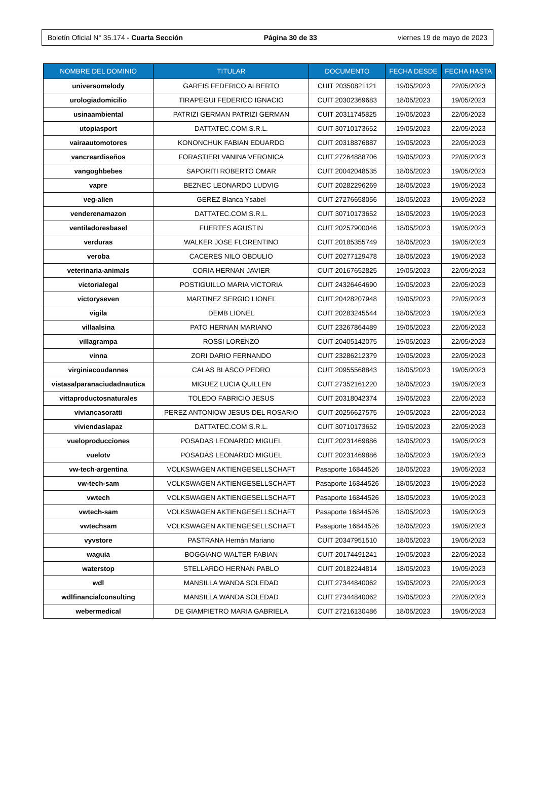Boletín Oficial N° 35.174 - Cuarta Sección Página 30 de 33 viernes 19 de mayo de 2023
| NOMBRE DEL DOMINIO | TITULAR | DOCUMENTO | FECHA DESDE | FECHA HASTA |
| --- | --- | --- | --- | --- |
| universomelody | GAREIS FEDERICO ALBERTO | CUIT 20350821121 | 19/05/2023 | 22/05/2023 |
| urologiadomicilio | TIRAPEGUI FEDERICO IGNACIO | CUIT 20302369683 | 18/05/2023 | 19/05/2023 |
| usinaambiental | PATRIZI GERMAN PATRIZI GERMAN | CUIT 20311745825 | 19/05/2023 | 22/05/2023 |
| utopiasport | DATTATEC.COM S.R.L. | CUIT 30710173652 | 19/05/2023 | 22/05/2023 |
| vairaautomotores | KONONCHUK FABIAN EDUARDO | CUIT 20318876887 | 19/05/2023 | 22/05/2023 |
| vancreardiseños | FORASTIERI VANINA VERONICA | CUIT 27264888706 | 19/05/2023 | 22/05/2023 |
| vangoghbebes | SAPORITI ROBERTO OMAR | CUIT 20042048535 | 18/05/2023 | 19/05/2023 |
| vapre | BEZNEC LEONARDO LUDVIG | CUIT 20282296269 | 18/05/2023 | 19/05/2023 |
| veg-alien | GEREZ Blanca Ysabel | CUIT 27276658056 | 18/05/2023 | 19/05/2023 |
| venderenamazon | DATTATEC.COM S.R.L. | CUIT 30710173652 | 18/05/2023 | 19/05/2023 |
| ventiladoresbasel | FUERTES AGUSTIN | CUIT 20257900046 | 18/05/2023 | 19/05/2023 |
| verduras | WALKER JOSE FLORENTINO | CUIT 20185355749 | 18/05/2023 | 19/05/2023 |
| veroba | CACERES NILO OBDULIO | CUIT 20277129478 | 18/05/2023 | 19/05/2023 |
| veterinaria-animals | CORIA HERNAN JAVIER | CUIT 20167652825 | 19/05/2023 | 22/05/2023 |
| victorialegal | POSTIGUILLO MARIA VICTORIA | CUIT 24326464690 | 19/05/2023 | 22/05/2023 |
| victoryseven | MARTINEZ SERGIO LIONEL | CUIT 20428207948 | 19/05/2023 | 22/05/2023 |
| vigila | DEMB LIONEL | CUIT 20283245544 | 18/05/2023 | 19/05/2023 |
| villaalsina | PATO HERNAN MARIANO | CUIT 23267864489 | 19/05/2023 | 22/05/2023 |
| villagrampa | ROSSI LORENZO | CUIT 20405142075 | 19/05/2023 | 22/05/2023 |
| vinna | ZORI DARIO FERNANDO | CUIT 23286212379 | 19/05/2023 | 22/05/2023 |
| virginiacoudannes | CALAS BLASCO PEDRO | CUIT 20955568843 | 18/05/2023 | 19/05/2023 |
| vistasalparanaciudadnautica | MIGUEZ LUCIA QUILLEN | CUIT 27352161220 | 18/05/2023 | 19/05/2023 |
| vittaproductosnaturales | TOLEDO FABRICIO JESUS | CUIT 20318042374 | 19/05/2023 | 22/05/2023 |
| viviancasoratti | PEREZ ANTONIOW JESUS DEL ROSARIO | CUIT 20256627575 | 19/05/2023 | 22/05/2023 |
| viviendaslapaz | DATTATEC.COM S.R.L. | CUIT 30710173652 | 19/05/2023 | 22/05/2023 |
| vueloproducciones | POSADAS LEONARDO MIGUEL | CUIT 20231469886 | 18/05/2023 | 19/05/2023 |
| vuelotv | POSADAS LEONARDO MIGUEL | CUIT 20231469886 | 18/05/2023 | 19/05/2023 |
| vw-tech-argentina | VOLKSWAGEN AKTIENGESELLSCHAFT | Pasaporte 16844526 | 18/05/2023 | 19/05/2023 |
| vw-tech-sam | VOLKSWAGEN AKTIENGESELLSCHAFT | Pasaporte 16844526 | 18/05/2023 | 19/05/2023 |
| vwtech | VOLKSWAGEN AKTIENGESELLSCHAFT | Pasaporte 16844526 | 18/05/2023 | 19/05/2023 |
| vwtech-sam | VOLKSWAGEN AKTIENGESELLSCHAFT | Pasaporte 16844526 | 18/05/2023 | 19/05/2023 |
| vwtechsam | VOLKSWAGEN AKTIENGESELLSCHAFT | Pasaporte 16844526 | 18/05/2023 | 19/05/2023 |
| vyvstore | PASTRANA Hernán Mariano | CUIT 20347951510 | 18/05/2023 | 19/05/2023 |
| waguia | BOGGIANO WALTER FABIAN | CUIT 20174491241 | 19/05/2023 | 22/05/2023 |
| waterstop | STELLARDO HERNAN PABLO | CUIT 20182244814 | 18/05/2023 | 19/05/2023 |
| wdl | MANSILLA WANDA SOLEDAD | CUIT 27344840062 | 19/05/2023 | 22/05/2023 |
| wdlfinancialconsulting | MANSILLA WANDA SOLEDAD | CUIT 27344840062 | 19/05/2023 | 22/05/2023 |
| webermedical | DE GIAMPIETRO MARIA GABRIELA | CUIT 27216130486 | 18/05/2023 | 19/05/2023 |